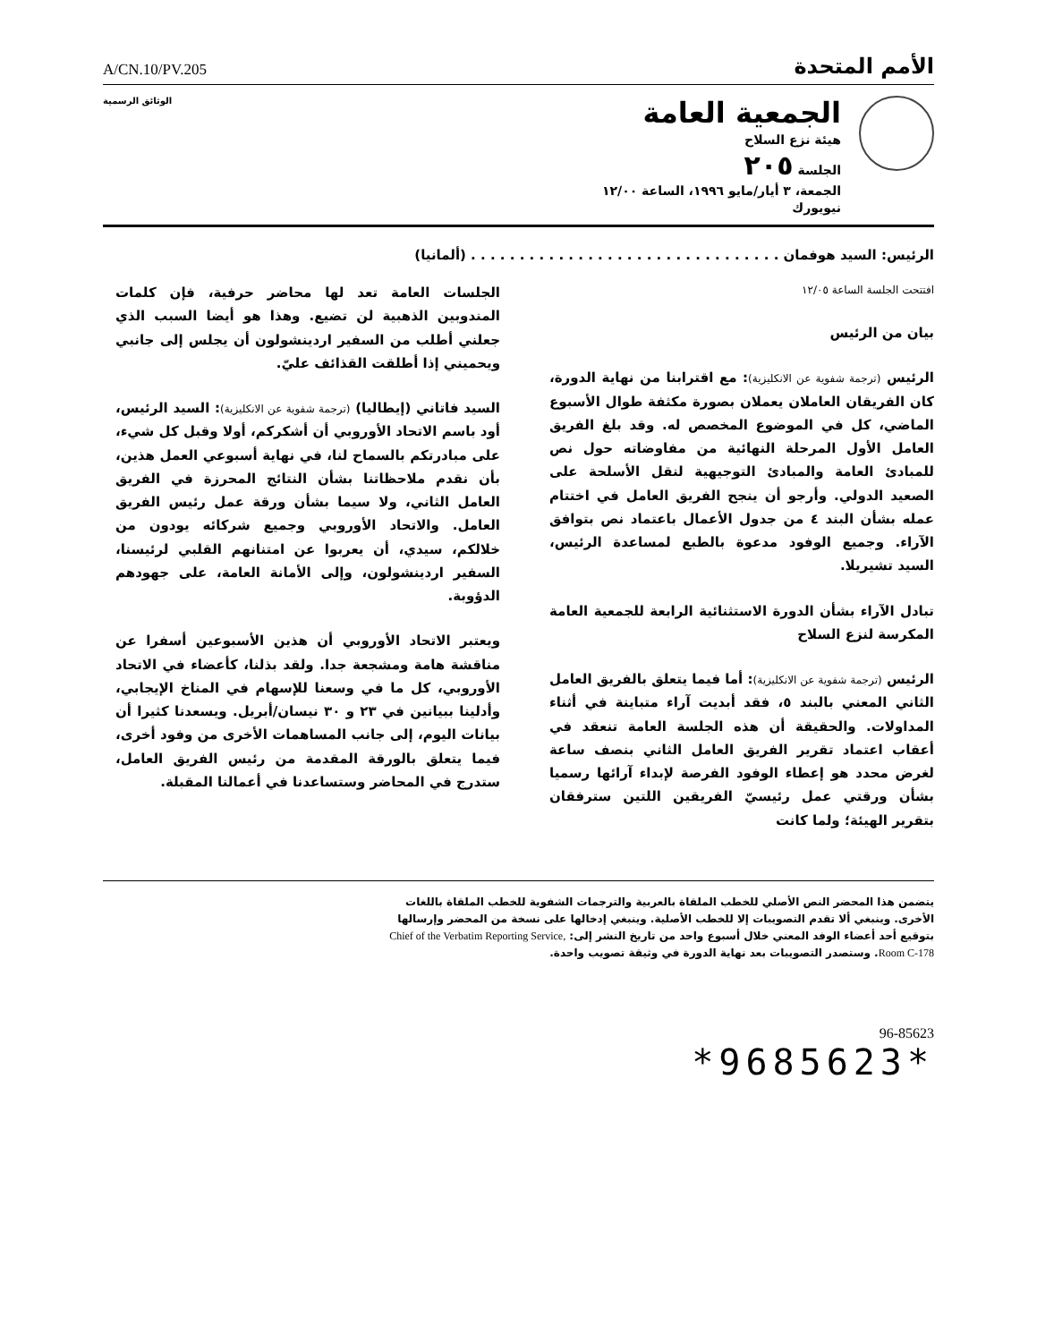A/CN.10/PV.205
الأمم المتحدة
الوثائق الرسمية
الجمعية العامة
هيئة نزع السلاح
الجلسة ٢٠٥
الجمعة، ٣ أيار/مايو ١٩٩٦، الساعة ١٢/٠٠
نيويورك
الرئيس: السيد هوفمان . . . . . . . . . . . . . . . . . . . . . . . . . . . . . . . . (ألمانيا)
افتتحت الجلسة الساعة ١٢/٠٥
بيان من الرئيس
الرئيس (ترجمة شفوية عن الانكليزية): مع اقترابنا من نهاية الدورة، كان الفريقان العاملان يعملان بصورة مكثفة طوال الأسبوع الماضي، كل في الموضوع المخصص له. وقد بلغ الفريق العامل الأول المرحلة النهائية من مفاوضاته حول نص للمبادئ العامة والمبادئ التوجيهية لنقل الأسلحة على الصعيد الدولي. وأرجو أن ينجح الفريق العامل في اختتام عمله بشأن البند ٤ من جدول الأعمال باعتماد نص بتوافق الآراء. وجميع الوفود مدعوة بالطبع لمساعدة الرئيس، السيد تشيريلا.
تبادل الآراء بشأن الدورة الاستثنائية الرابعة للجمعية العامة المكرسة لنزع السلاح
الرئيس (ترجمة شفوية عن الانكليزية): أما فيما يتعلق بالفريق العامل الثاني المعني بالبند ٥، فقد أبديت آراء متباينة في أثناء المداولات. والحقيقة أن هذه الجلسة العامة تنعقد في أعقاب اعتماد تقرير الفريق العامل الثاني بنصف ساعة لغرض محدد هو إعطاء الوفود الفرصة لإبداء آرائها رسميا بشأن ورقتي عمل رئيسيّ الفريقين اللتين سترفقان بتقرير الهيئة؛ ولما كانت
الجلسات العامة تعد لها محاضر حرفية، فإن كلمات المندوبين الذهبية لن تضيع. وهذا هو أيضا السبب الذي جعلني أطلب من السفير اردينشولون أن يجلس إلى جانبي ويحميني إذا أطلقت القذائف عليّ.
السيد فاتاني (إيطاليا) (ترجمة شفوية عن الانكليزية): السيد الرئيس، أود باسم الاتحاد الأوروبي أن أشكركم، أولا وقبل كل شيء، على مبادرتكم بالسماح لنا، في نهاية أسبوعي العمل هذين، بأن نقدم ملاحظاتنا بشأن النتائج المحرزة في الفريق العامل الثاني، ولا سيما بشأن ورقة عمل رئيس الفريق العامل. والاتحاد الأوروبي وجميع شركائه يودون من خلالكم، سيدي، أن يعربوا عن امتنانهم القلبي لرئيسنا، السفير اردينشولون، وإلى الأمانة العامة، على جهودهم الدؤوبة.
ويعتبر الاتحاد الأوروبي أن هذين الأسبوعين أسفرا عن مناقشة هامة ومشجعة جدا. ولقد بذلنا، كأعضاء في الاتحاد الأوروبي، كل ما في وسعنا للإسهام في المناخ الإيجابي، وأدلينا ببيانين في ٢٣ و ٣٠ نيسان/أبريل. ويسعدنا كثيرا أن بيانات اليوم، إلى جانب المساهمات الأخرى من وفود أخرى، فيما يتعلق بالورقة المقدمة من رئيس الفريق العامل، ستدرج في المحاضر وستساعدنا في أعمالنا المقبلة.
يتضمن هذا المحضر النص الأصلي للخطب الملقاة بالعربية والترجمات الشفوية للخطب الملقاة باللغات الأخرى. وينبغي ألا تقدم التصويبات إلا للخطب الأصلية. وينبغي إدخالها على نسخة من المحضر وإرسالها بتوقيع أحد أعضاء الوفد المعني خلال أسبوع واحد من تاريخ النشر إلى: Chief of the Verbatim Reporting Service, Room C-178. وستصدر التصويبات بعد نهاية الدورة في وثيقة تصويب واحدة.
96-85623
*9685623*